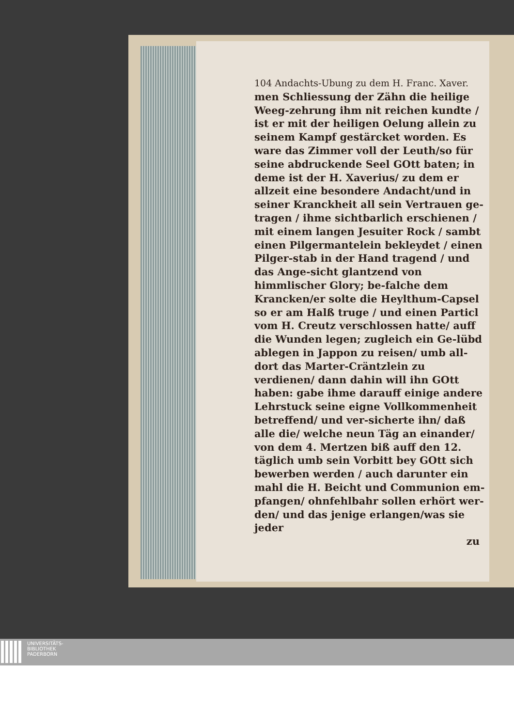104 Andachts-Ubung zu dem H. Franc. Xaver.
men Schliessung der Zähn die heilige Weeg-zehrung ihm nit reichen kundte / ist er mit der heiligen Oelung allein zu seinem Kampf gestärcket worden. Es ware das Zimmer voll der Leuth/so für seine abdruckende Seel GOtt baten; in deme ist der H. Xaverius/ zu dem er allzeit eine besondere Andacht/und in seiner Kranckheit all sein Vertrauen ge-tragen / ihme sichtbarlich erschienen / mit einem langen Jesuiter Rock / sambt einen Pilgermantelein bekleydet / einen Pilger-stab in der Hand tragend / und das Ange-sicht glantzend von himmlischer Glory; be-falche dem Krancken/er solte die Heylthum-Capsel so er am Halß truge / und einen Particl vom H. Creutz verschlossen hatte/ auff die Wunden legen; zugleich ein Ge-lübd ablegen in Jappon zu reisen/ umb all-dort das Marter-Cräntzlein zu verdienen/ dann dahin will ihn GOtt haben: gabe ihme darauff einige andere Lehrstuck seine eigne Vollkommenheit betreffend/ und ver-sicherte ihn/ daß alle die/ welche neun Täg an einander/ von dem 4. Mertzen biß auff den 12. täglich umb sein Vorbitt bey GOtt sich bewerben werden / auch darunter ein mahl die H. Beicht und Communion em-pfangen/ ohnfehlbahr sollen erhört wer-den/ und das jenige erlangen/was sie jeder
zu
UNIVERSITÄTS-
BIBLIOTHEK
PADERBORN